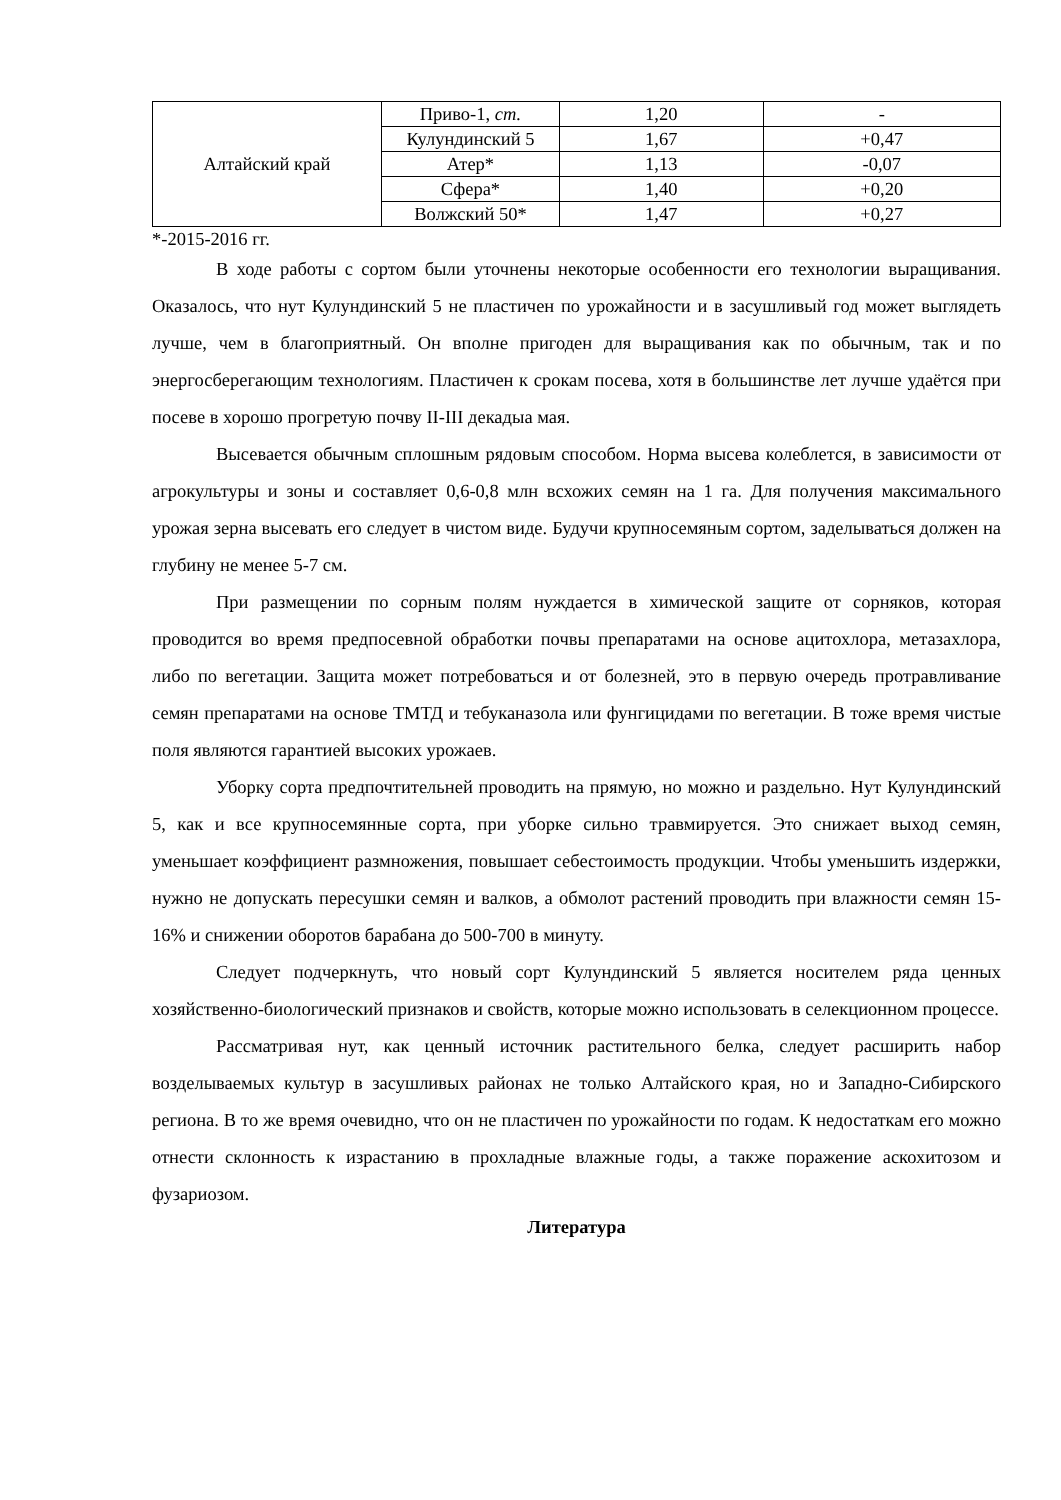| Алтайский край | Приво-1, ст. | 1,20 | - |
| | Кулундинский 5 | 1,67 | +0,47 |
| | Атер* | 1,13 | -0,07 |
| | Сфера* | 1,40 | +0,20 |
| | Волжский 50* | 1,47 | +0,27 |
*-2015-2016 гг.
В ходе работы с сортом были уточнены некоторые особенности его технологии выращивания. Оказалось, что нут Кулундинский 5 не пластичен по урожайности и в засушливый год может выглядеть лучше, чем в благоприятный. Он вполне пригоден для выращивания как по обычным, так и по энергосберегающим технологиям. Пластичен к срокам посева, хотя в большинстве лет лучше удаётся при посеве в хорошо прогретую почву II-III декадыа мая.
Высевается обычным сплошным рядовым способом. Норма высева колеблется, в зависимости от агрокультуры и зоны и составляет 0,6-0,8 млн всхожих семян на 1 га. Для получения максимального урожая зерна высевать его следует в чистом виде. Будучи крупносемяным сортом, заделываться должен на глубину не менее 5-7 см.
При размещении по сорным полям нуждается в химической защите от сорняков, которая проводится во время предпосевной обработки почвы препаратами на основе ацитохлора, метазахлора, либо по вегетации. Защита может потребоваться и от болезней, это в первую очередь протравливание семян препаратами на основе ТМТД и тебуканазола или фунгицидами по вегетации. В тоже время чистые поля являются гарантией высоких урожаев.
Уборку сорта предпочтительней проводить на прямую, но можно и раздельно. Нут Кулундинский 5, как и все крупносемянные сорта, при уборке сильно травмируется. Это снижает выход семян, уменьшает коэффициент размножения, повышает себестоимость продукции. Чтобы уменьшить издержки, нужно не допускать пересушки семян и валков, а обмолот растений проводить при влажности семян 15-16% и снижении оборотов барабана до 500-700 в минуту.
Следует подчеркнуть, что новый сорт Кулундинский 5 является носителем ряда ценных хозяйственно-биологический признаков и свойств, которые можно использовать в селекционном процессе.
Рассматривая нут, как ценный источник растительного белка, следует расширить набор возделываемых культур в засушливых районах не только Алтайского края, но и Западно-Сибирского региона. В то же время очевидно, что он не пластичен по урожайности по годам. К недостаткам его можно отнести склонность к израстанию в прохладные влажные годы, а также поражение аскохитозом и фузариозом.
Литература